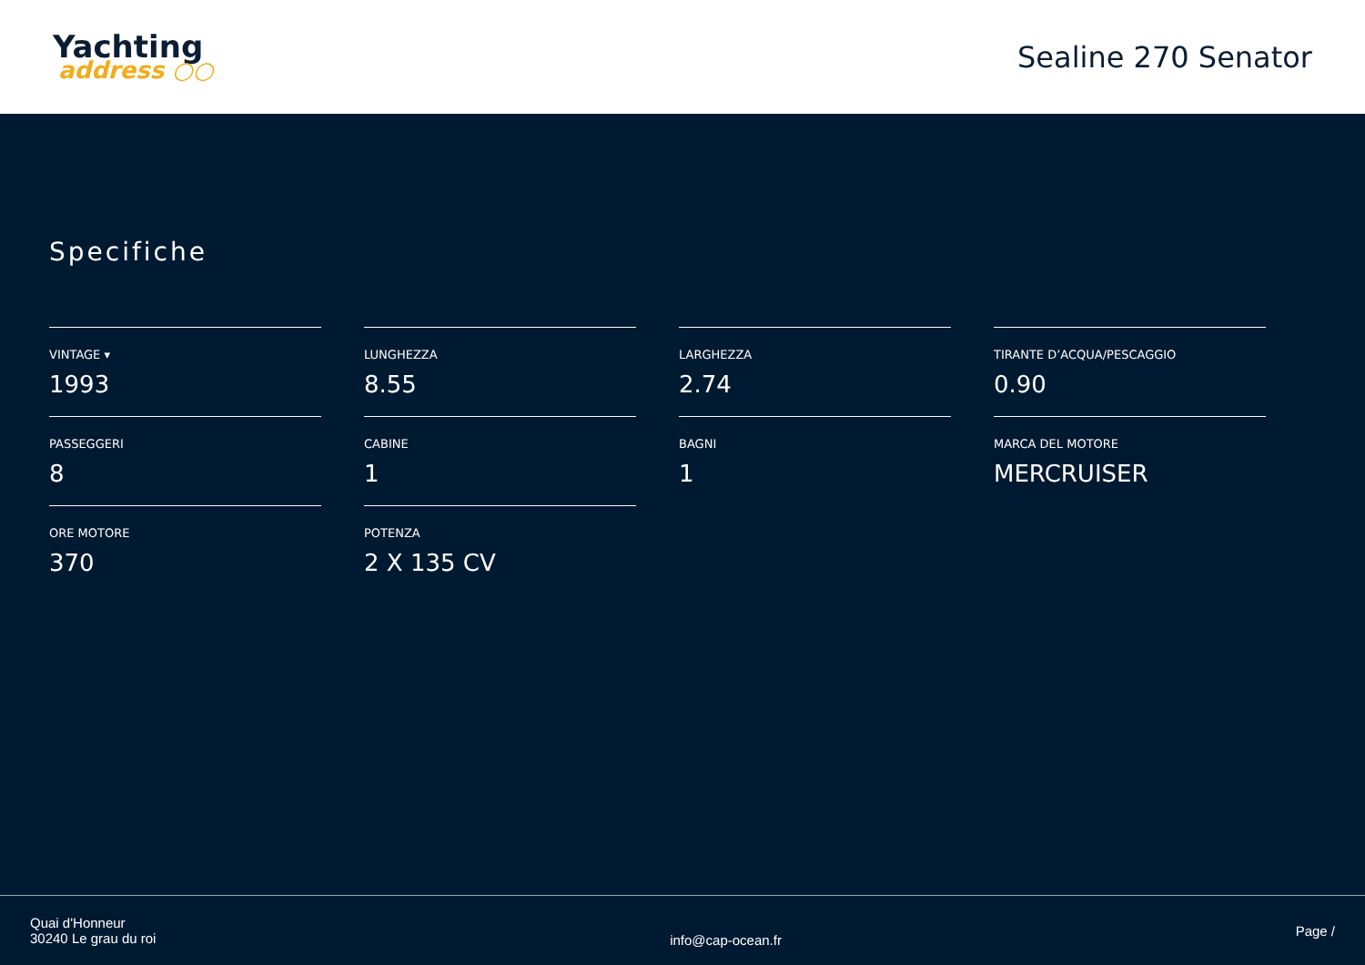Yachting
address ○○
Sealine 270 Senator
Specifiche
VINTAGE ▾
1993
LUNGHEZZA
8.55
LARGHEZZA
2.74
TIRANTE D’ACQUA/PESCAGGIO
0.90
PASSEGGERI
8
CABINE
1
BAGNI
1
MARCA DEL MOTORE
MERCRUISER
ORE MOTORE
370
POTENZA
2 X 135 CV
Quai d'Honneur
30240 Le grau du roi
info@cap-ocean.fr
Page /